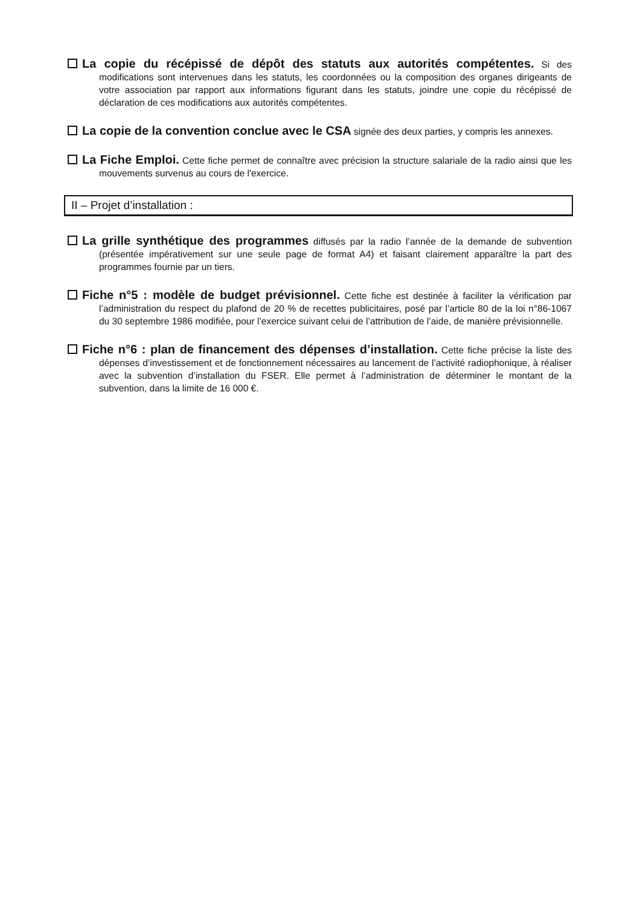La copie du récépissé de dépôt des statuts aux autorités compétentes. Si des modifications sont intervenues dans les statuts, les coordonnées ou la composition des organes dirigeants de votre association par rapport aux informations figurant dans les statuts, joindre une copie du récépissé de déclaration de ces modifications aux autorités compétentes.
La copie de la convention conclue avec le CSA signée des deux parties, y compris les annexes.
La Fiche Emploi. Cette fiche permet de connaître avec précision la structure salariale de la radio ainsi que les mouvements survenus au cours de l'exercice.
II – Projet d’installation :
La grille synthétique des programmes diffusés par la radio l’année de la demande de subvention (présentée impérativement sur une seule page de format A4) et faisant clairement apparaître la part des programmes fournie par un tiers.
Fiche n°5 : modèle de budget prévisionnel. Cette fiche est destinée à faciliter la vérification par l’administration du respect du plafond de 20 % de recettes publicitaires, posé par l’article 80 de la loi n°86-1067 du 30 septembre 1986 modifiée, pour l’exercice suivant celui de l’attribution de l’aide, de manière prévisionnelle.
Fiche n°6 : plan de financement des dépenses d’installation. Cette fiche précise la liste des dépenses d’investissement et de fonctionnement nécessaires au lancement de l’activité radiophonique, à réaliser avec la subvention d’installation du FSER. Elle permet à l’administration de déterminer le montant de la subvention, dans la limite de 16 000 €.